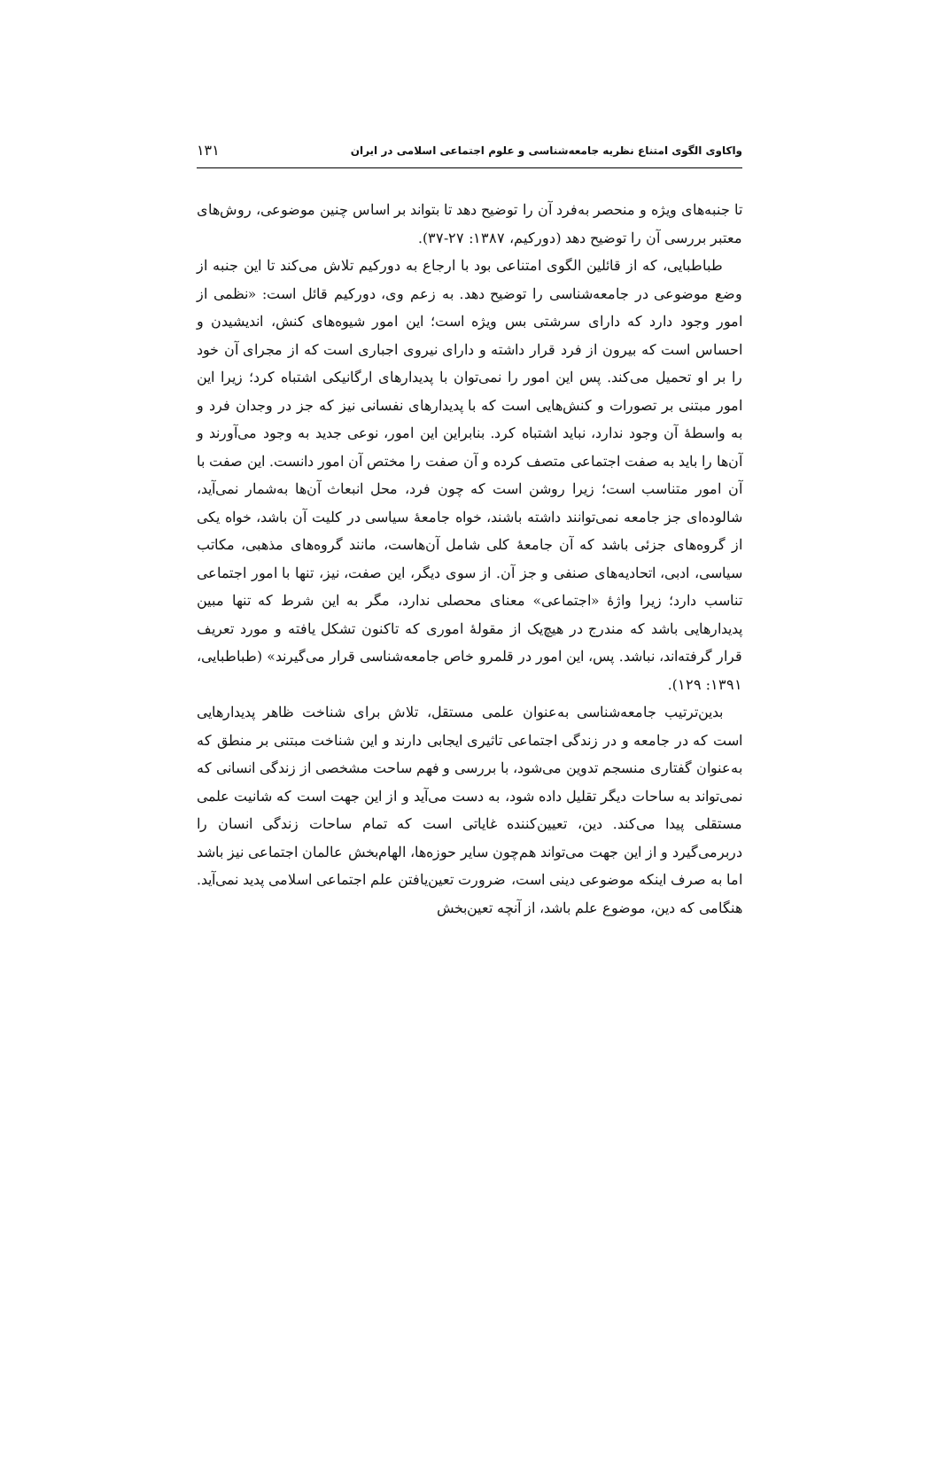واکاوی الگوی امتناع نظریه جامعه‌شناسی و علوم اجتماعی اسلامی در ایران ۱۳۱
تا جنبه‌های ویژه و منحصر به‌فرد آن را توضیح دهد تا بتواند بر اساس چنین موضوعی، روش‌های معتبر بررسی آن را توضیح دهد (دورکیم، ۱۳۸۷: ۲۷-۳۷).
طباطبایی، که از قائلین الگوی امتناعی بود با ارجاع به دورکیم تلاش می‌کند تا این جنبه از وضع موضوعی در جامعه‌شناسی را توضیح دهد. به زعم وی، دورکیم قائل است: «نظمی از امور وجود دارد که دارای سرشتی بس ویژه است؛ این امور شیوه‌های کنش، اندیشیدن و احساس است که بیرون از فرد قرار داشته و دارای نیروی اجباری است که از مجرای آن خود را بر او تحمیل می‌کند. پس این امور را نمی‌توان با پدیدارهای ارگانیکی اشتباه کرد؛ زیرا این امور مبتنی بر تصورات و کنش‌هایی است که با پدیدارهای نفسانی نیز که جز در وجدان فرد و به واسطهٔ آن وجود ندارد، نباید اشتباه کرد. بنابراین این امور، نوعی جدید به وجود می‌آورند و آن‌ها را باید به صفت اجتماعی متصف کرده و آن صفت را مختص آن امور دانست. این صفت با آن امور متناسب است؛ زیرا روشن است که چون فرد، محل انبعاث آن‌ها به‌شمار نمی‌آید، شالوده‌ای جز جامعه نمی‌توانند داشته باشند، خواه جامعهٔ سیاسی در کلیت آن باشد، خواه یکی از گروه‌های جزئی باشد که آن جامعهٔ کلی شامل آن‌هاست، مانند گروه‌های مذهبی، مکاتب سیاسی، ادبی، اتحادیه‌های صنفی و جز آن. از سوی دیگر، این صفت، نیز، تنها با امور اجتماعی تناسب دارد؛ زیرا واژهٔ «اجتماعی» معنای محصلی ندارد، مگر به این شرط که تنها مبین پدیدارهایی باشد که مندرج در هیچ‌یک از مقولهٔ اموری که تاکنون تشکل یافته و مورد تعریف قرار گرفته‌اند، نباشد. پس، این امور در قلمرو خاص جامعه‌شناسی قرار می‌گیرند» (طباطبایی، ۱۳۹۱: ۱۲۹).
بدین‌ترتیب جامعه‌شناسی به‌عنوان علمی مستقل، تلاش برای شناخت ظاهر پدیدارهایی است که در جامعه و در زندگی اجتماعی تاثیری ایجابی دارند و این شناخت مبتنی بر منطق که به‌عنوان گفتاری منسجم تدوین می‌شود، با بررسی و فهم ساحت مشخصی از زندگی انسانی که نمی‌تواند به ساحات دیگر تقلیل داده شود، به دست می‌آید و از این جهت است که شانیت علمی مستقلی پیدا می‌کند. دین، تعیین‌کننده غایاتی است که تمام ساحات زندگی انسان را دربرمی‌گیرد و از این جهت می‌تواند هم‌چون سایر حوزه‌ها، الهام‌بخش عالمان اجتماعی نیز باشد اما به صرف اینکه موضوعی دینی است، ضرورت تعین‌یافتن علم اجتماعی اسلامی پدید نمی‌آید. هنگامی که دین، موضوع علم باشد، از آنچه تعین‌بخش